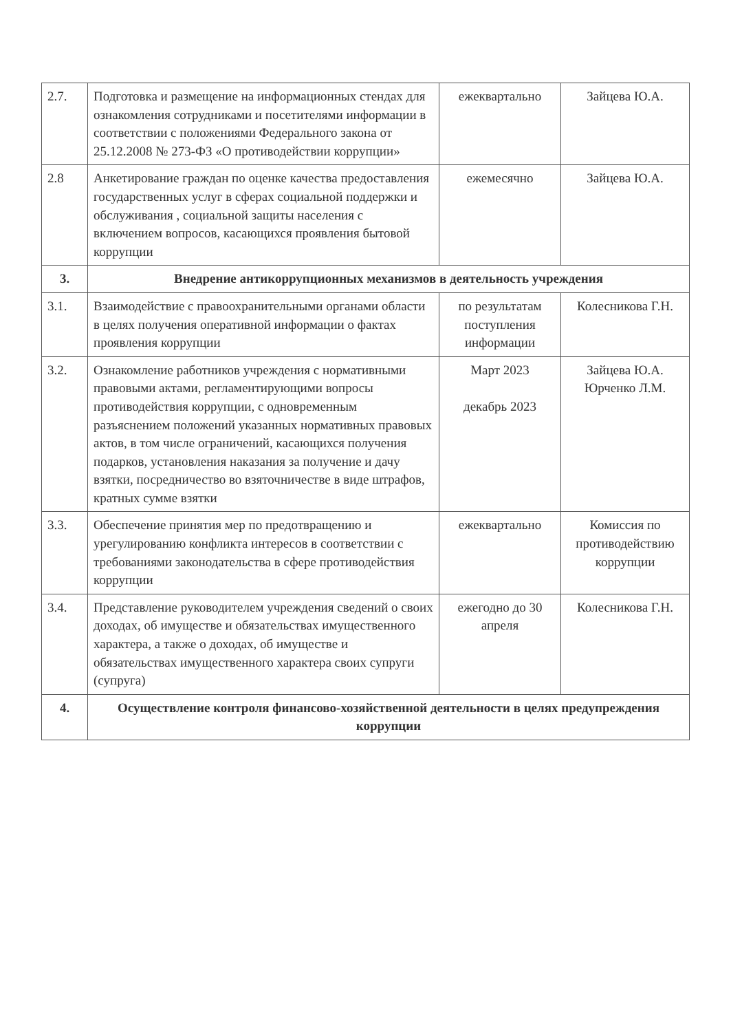| 2.7. | Подготовка и размещение на информационных стендах для ознакомления сотрудниками и посетителями информации в соответствии с положениями Федерального закона от 25.12.2008 № 273-ФЗ «О противодействии коррупции» | ежеквартально | Зайцева Ю.А. |
| 2.8 | Анкетирование граждан по оценке качества предоставления государственных услуг в сферах социальной поддержки и обслуживания , социальной защиты населения с включением вопросов, касающихся проявления бытовой коррупции | ежемесячно | Зайцева Ю.А. |
| 3. | Внедрение антикоррупционных механизмов в деятельность учреждения | | |
| 3.1. | Взаимодействие с правоохранительными органами области в целях получения оперативной информации о фактах проявления коррупции | по результатам поступления информации | Колесникова Г.Н. |
| 3.2. | Ознакомление работников учреждения с нормативными правовыми актами, регламентирующими вопросы противодействия коррупции, с одновременным разъяснением положений указанных нормативных правовых актов, в том числе ограничений, касающихся получения подарков, установления наказания за получение и дачу взятки, посредничество во взяточничестве в виде штрафов, кратных сумме взятки | Март 2023 декабрь 2023 | Зайцева Ю.А. Юрченко Л.М. |
| 3.3. | Обеспечение принятия мер по предотвращению и урегулированию конфликта интересов в соответствии с требованиями законодательства в сфере противодействия коррупции | ежеквартально | Комиссия по противодействию коррупции |
| 3.4. | Представление руководителем учреждения сведений о своих доходах, об имуществе и обязательствах имущественного характера, а также о доходах, об имуществе и обязательствах имущественного характера своих супруги (супруга) | ежегодно до 30 апреля | Колесникова Г.Н. |
| 4. | Осуществление контроля финансово-хозяйственной деятельности в целях предупреждения коррупции | | |